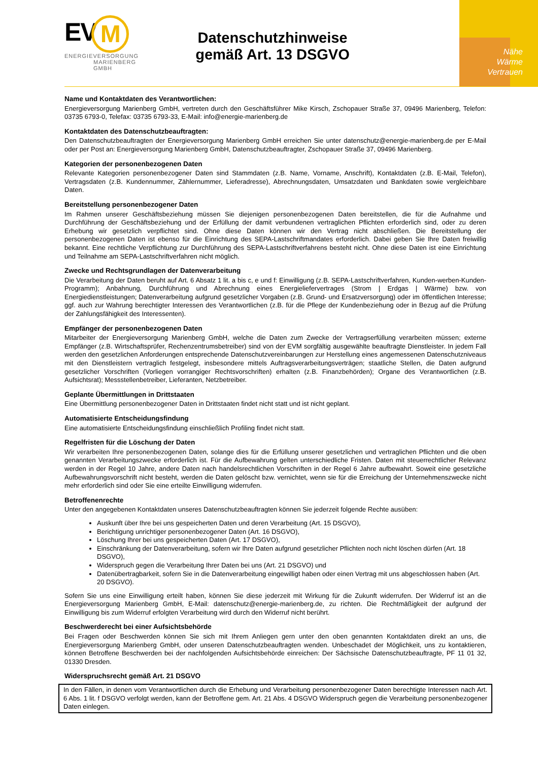EVM
ENERGIEVERSORGUNG
MARIENBERG
GMBH
Datenschutzhinweise gemäß Art. 13 DSGVO
Nähe
Wärme
Vertrauen
Name und Kontaktdaten des Verantwortlichen:
Energieversorgung Marienberg GmbH, vertreten durch den Geschäftsführer Mike Kirsch, Zschopauer Straße 37, 09496 Marienberg, Telefon: 03735 6793-0, Telefax: 03735 6793-33, E-Mail: info@energie-marienberg.de
Kontaktdaten des Datenschutzbeauftragten:
Den Datenschutzbeauftragten der Energieversorgung Marienberg GmbH erreichen Sie unter datenschutz@energie-marienberg.de per E-Mail oder per Post an: Energieversorgung Marienberg GmbH, Datenschutzbeauftragter, Zschopauer Straße 37, 09496 Marienberg.
Kategorien der personenbezogenen Daten
Relevante Kategorien personenbezogener Daten sind Stammdaten (z.B. Name, Vorname, Anschrift), Kontaktdaten (z.B. E-Mail, Telefon), Vertragsdaten (z.B. Kundennummer, Zählernummer, Lieferadresse), Abrechnungsdaten, Umsatzdaten und Bankdaten sowie vergleichbare Daten.
Bereitstellung personenbezogener Daten
Im Rahmen unserer Geschäftsbeziehung müssen Sie diejenigen personenbezogenen Daten bereitstellen, die für die Aufnahme und Durchführung der Geschäftsbeziehung und der Erfüllung der damit verbundenen vertraglichen Pflichten erforderlich sind, oder zu deren Erhebung wir gesetzlich verpflichtet sind. Ohne diese Daten können wir den Vertrag nicht abschließen. Die Bereitstellung der personenbezogenen Daten ist ebenso für die Einrichtung des SEPA-Lastschriftmandates erforderlich. Dabei geben Sie Ihre Daten freiwillig bekannt. Eine rechtliche Verpflichtung zur Durchführung des SEPA-Lastschriftverfahrens besteht nicht. Ohne diese Daten ist eine Einrichtung und Teilnahme am SEPA-Lastschriftverfahren nicht möglich.
Zwecke und Rechtsgrundlagen der Datenverarbeitung
Die Verarbeitung der Daten beruht auf Art. 6 Absatz 1 lit. a bis c, e und f: Einwilligung (z.B. SEPA-Lastschriftverfahren, Kunden-werben-Kunden-Programm); Anbahnung, Durchführung und Abrechnung eines Energieliefervertrages (Strom | Erdgas | Wärme) bzw. von Energiedienstleistungen; Datenverarbeitung aufgrund gesetzlicher Vorgaben (z.B. Grund- und Ersatzversorgung) oder im öffentlichen Interesse; ggf. auch zur Wahrung berechtigter Interessen des Verantwortlichen (z.B. für die Pflege der Kundenbeziehung oder in Bezug auf die Prüfung der Zahlungsfähigkeit des Interessenten).
Empfänger der personenbezogenen Daten
Mitarbeiter der Energieversorgung Marienberg GmbH, welche die Daten zum Zwecke der Vertragserfüllung verarbeiten müssen; externe Empfänger (z.B. Wirtschaftsprüfer, Rechenzentrumsbetreiber) sind von der EVM sorgfältig ausgewählte beauftragte Dienstleister. In jedem Fall werden den gesetzlichen Anforderungen entsprechende Datenschutzvereinbarungen zur Herstellung eines angemessenen Datenschutzniveaus mit den Dienstleistern vertraglich festgelegt, insbesondere mittels Auftragsverarbeitungsverträgen; staatliche Stellen, die Daten aufgrund gesetzlicher Vorschriften (Vorliegen vorrangiger Rechtsvorschriften) erhalten (z.B. Finanzbehörden); Organe des Verantwortlichen (z.B. Aufsichtsrat); Messstellenbetreiber, Lieferanten, Netzbetreiber.
Geplante Übermittlungen in Drittstaaten
Eine Übermittlung personenbezogener Daten in Drittstaaten findet nicht statt und ist nicht geplant.
Automatisierte Entscheidungsfindung
Eine automatisierte Entscheidungsfindung einschließlich Profiling findet nicht statt.
Regelfristen für die Löschung der Daten
Wir verarbeiten Ihre personenbezogenen Daten, solange dies für die Erfüllung unserer gesetzlichen und vertraglichen Pflichten und die oben genannten Verarbeitungszwecke erforderlich ist. Für die Aufbewahrung gelten unterschiedliche Fristen. Daten mit steuerrechtlicher Relevanz werden in der Regel 10 Jahre, andere Daten nach handelsrechtlichen Vorschriften in der Regel 6 Jahre aufbewahrt. Soweit eine gesetzliche Aufbewahrungsvorschrift nicht besteht, werden die Daten gelöscht bzw. vernichtet, wenn sie für die Erreichung der Unternehmenszwecke nicht mehr erforderlich sind oder Sie eine erteilte Einwilligung widerrufen.
Betroffenenrechte
Unter den angegebenen Kontaktdaten unseres Datenschutzbeauftragten können Sie jederzeit folgende Rechte ausüben:
Auskunft über Ihre bei uns gespeicherten Daten und deren Verarbeitung (Art. 15 DSGVO),
Berichtigung unrichtiger personenbezogener Daten (Art. 16 DSGVO),
Löschung Ihrer bei uns gespeicherten Daten (Art. 17 DSGVO),
Einschränkung der Datenverarbeitung, sofern wir Ihre Daten aufgrund gesetzlicher Pflichten noch nicht löschen dürfen (Art. 18 DSGVO),
Widerspruch gegen die Verarbeitung Ihrer Daten bei uns (Art. 21 DSGVO) und
Datenübertragbarkeit, sofern Sie in die Datenverarbeitung eingewilligt haben oder einen Vertrag mit uns abgeschlossen haben (Art. 20 DSGVO).
Sofern Sie uns eine Einwilligung erteilt haben, können Sie diese jederzeit mit Wirkung für die Zukunft widerrufen. Der Widerruf ist an die Energieversorgung Marienberg GmbH, E-Mail: datenschutz@energie-marienberg.de, zu richten. Die Rechtmäßigkeit der aufgrund der Einwilligung bis zum Widerruf erfolgten Verarbeitung wird durch den Widerruf nicht berührt.
Beschwerderecht bei einer Aufsichtsbehörde
Bei Fragen oder Beschwerden können Sie sich mit Ihrem Anliegen gern unter den oben genannten Kontaktdaten direkt an uns, die Energieversorgung Marienberg GmbH, oder unseren Datenschutzbeauftragten wenden. Unbeschadet der Möglichkeit, uns zu kontaktieren, können Betroffene Beschwerden bei der nachfolgenden Aufsichtsbehörde einreichen: Der Sächsische Datenschutzbeauftragte, PF 11 01 32, 01330 Dresden.
Widerspruchsrecht gemäß Art. 21 DSGVO
In den Fällen, in denen vom Verantwortlichen durch die Erhebung und Verarbeitung personenbezogener Daten berechtigte Interessen nach Art. 6 Abs. 1 lit. f DSGVO verfolgt werden, kann der Betroffene gem. Art. 21 Abs. 4 DSGVO Widerspruch gegen die Verarbeitung personenbezogener Daten einlegen.